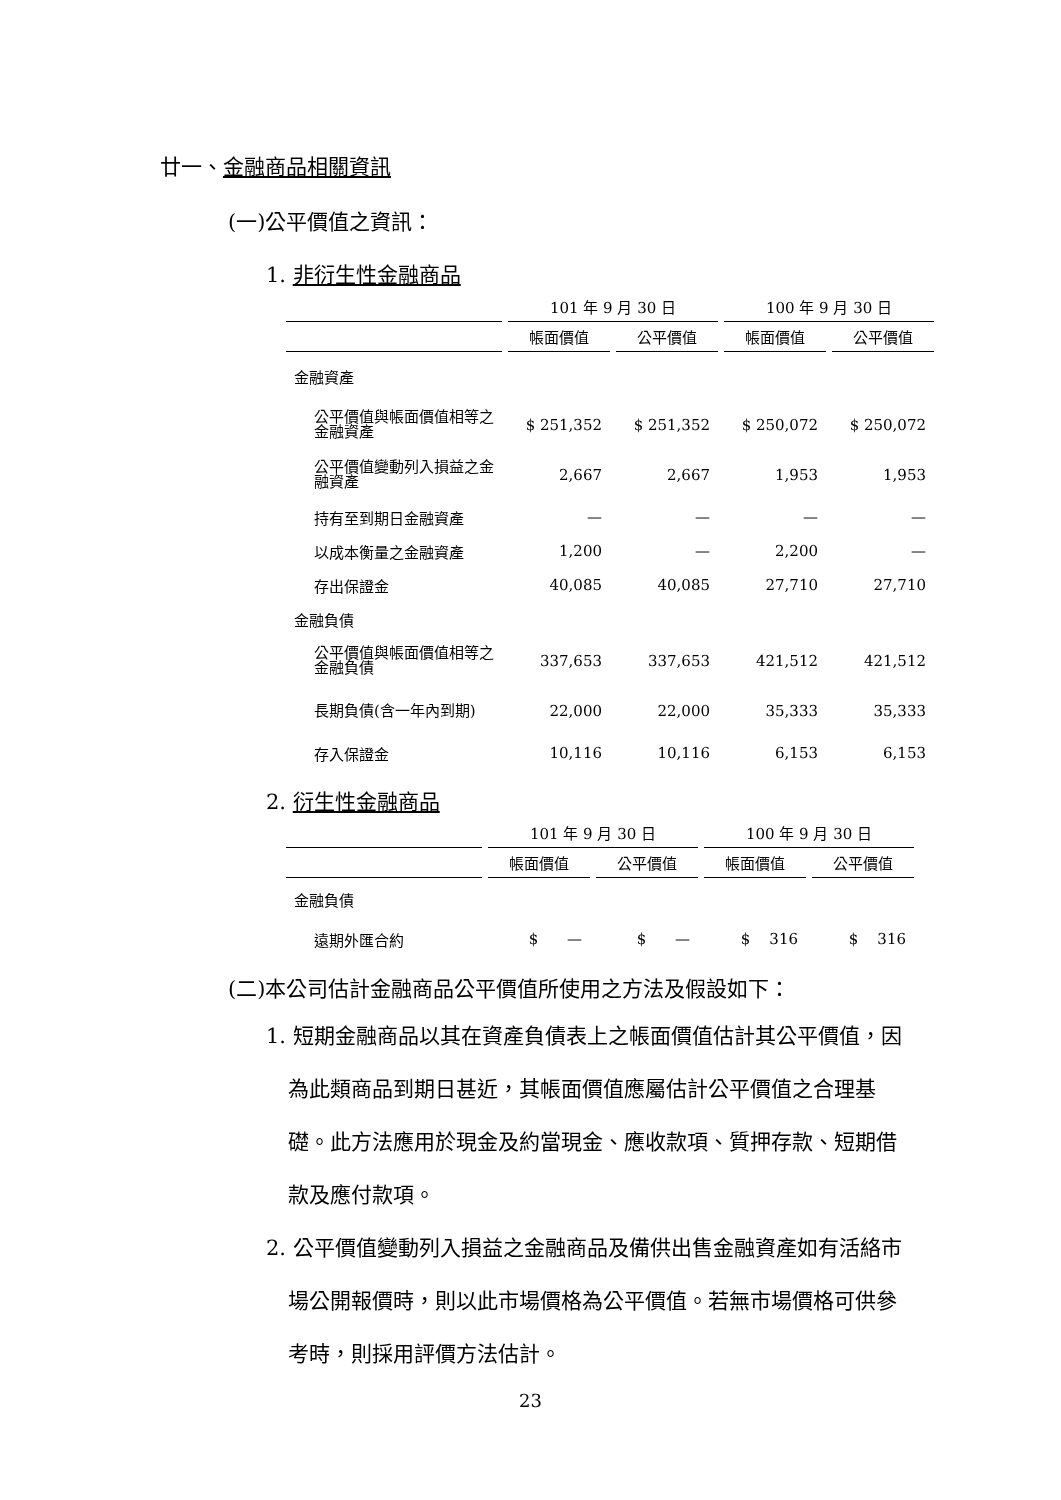廿一、金融商品相關資訊
(一)公平價值之資訊：
1. 非衍生性金融商品
| | 101 年 9 月 30 日 | | 100 年 9 月 30 日 | |
| --- | --- | --- | --- | --- |
| | 帳面價值 | 公平價值 | 帳面價值 | 公平價值 |
| 金融資產 | | | | |
| 公平價值與帳面價值相等之金融資產 | $ 251,352 | $ 251,352 | $ 250,072 | $ 250,072 |
| 公平價值變動列入損益之金融資產 | 2,667 | 2,667 | 1,953 | 1,953 |
| 持有至到期日金融資產 | — | — | — | — |
| 以成本衡量之金融資產 | 1,200 | — | 2,200 | — |
| 存出保證金 | 40,085 | 40,085 | 27,710 | 27,710 |
| 金融負債 | | | | |
| 公平價值與帳面價值相等之金融負債 | 337,653 | 337,653 | 421,512 | 421,512 |
| 長期負債(含一年內到期) | 22,000 | 22,000 | 35,333 | 35,333 |
| 存入保證金 | 10,116 | 10,116 | 6,153 | 6,153 |
2. 衍生性金融商品
| | 101 年 9 月 30 日 | | 100 年 9 月 30 日 | |
| --- | --- | --- | --- | --- |
| | 帳面價值 | 公平價值 | 帳面價值 | 公平價值 |
| 金融負債 | | | | |
| 遠期外匯合約 | $ — | $ — | $ 316 | $ 316 |
(二)本公司估計金融商品公平價值所使用之方法及假設如下：
1. 短期金融商品以其在資產負債表上之帳面價值估計其公平價值，因為此類商品到期日甚近，其帳面價值應屬估計公平價值之合理基礎。此方法應用於現金及約當現金、應收款項、質押存款、短期借款及應付款項。
2. 公平價值變動列入損益之金融商品及備供出售金融資產如有活絡市場公開報價時，則以此市場價格為公平價值。若無市場價格可供參考時，則採用評價方法估計。
23